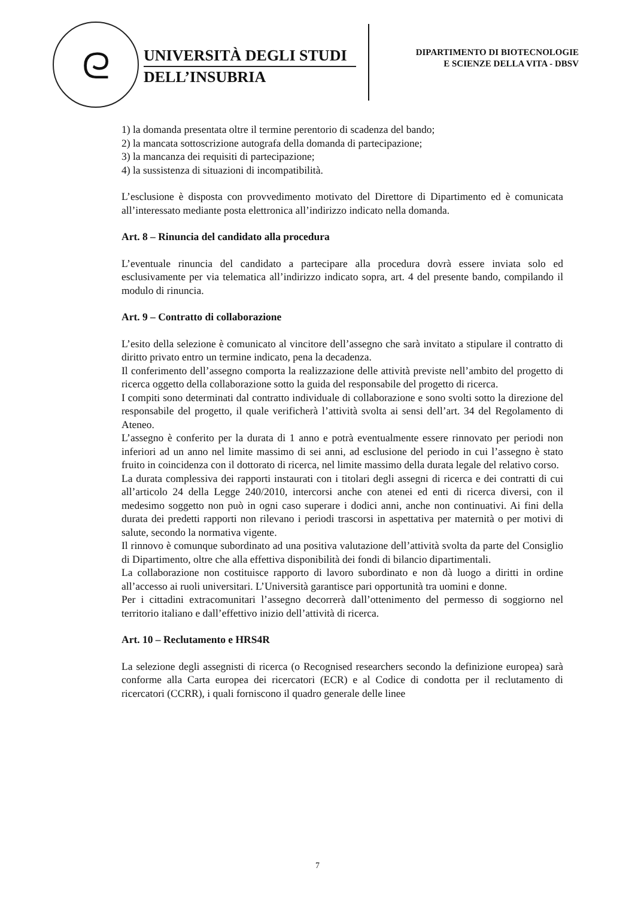ᘓ
UNIVERSITÀ DEGLI STUDI
DELL’INSUBRIA
DIPARTIMENTO DI BIOTECNOLOGIE
E SCIENZE DELLA VITA - DBSV
1) la domanda presentata oltre il termine perentorio di scadenza del bando;
2) la mancata sottoscrizione autografa della domanda di partecipazione;
3) la mancanza dei requisiti di partecipazione;
4) la sussistenza di situazioni di incompatibilità.
L’esclusione è disposta con provvedimento motivato del Direttore di Dipartimento ed è comunicata all’interessato mediante posta elettronica all’indirizzo indicato nella domanda.
Art. 8 – Rinuncia del candidato alla procedura
L’eventuale rinuncia del candidato a partecipare alla procedura dovrà essere inviata solo ed esclusivamente per via telematica all’indirizzo indicato sopra, art. 4 del presente bando, compilando il modulo di rinuncia.
Art. 9 – Contratto di collaborazione
L’esito della selezione è comunicato al vincitore dell’assegno che sarà invitato a stipulare il contratto di diritto privato entro un termine indicato, pena la decadenza.
Il conferimento dell’assegno comporta la realizzazione delle attività previste nell’ambito del progetto di ricerca oggetto della collaborazione sotto la guida del responsabile del progetto di ricerca.
I compiti sono determinati dal contratto individuale di collaborazione e sono svolti sotto la direzione del responsabile del progetto, il quale verificherà l’attività svolta ai sensi dell’art. 34 del Regolamento di Ateneo.
L’assegno è conferito per la durata di 1 anno e potrà eventualmente essere rinnovato per periodi non inferiori ad un anno nel limite massimo di sei anni, ad esclusione del periodo in cui l’assegno è stato fruito in coincidenza con il dottorato di ricerca, nel limite massimo della durata legale del relativo corso.
La durata complessiva dei rapporti instaurati con i titolari degli assegni di ricerca e dei contratti di cui all’articolo 24 della Legge 240/2010, intercorsi anche con atenei ed enti di ricerca diversi, con il medesimo soggetto non può in ogni caso superare i dodici anni, anche non continuativi. Ai fini della durata dei predetti rapporti non rilevano i periodi trascorsi in aspettativa per maternità o per motivi di salute, secondo la normativa vigente.
Il rinnovo è comunque subordinato ad una positiva valutazione dell’attività svolta da parte del Consiglio di Dipartimento, oltre che alla effettiva disponibilità dei fondi di bilancio dipartimentali.
La collaborazione non costituisce rapporto di lavoro subordinato e non dà luogo a diritti in ordine all’accesso ai ruoli universitari. L’Università garantisce pari opportunità tra uomini e donne.
Per i cittadini extracomunitari l’assegno decorrerà dall’ottenimento del permesso di soggiorno nel territorio italiano e dall’effettivo inizio dell’attività di ricerca.
Art. 10 – Reclutamento e HRS4R
La selezione degli assegnisti di ricerca (o Recognised researchers secondo la definizione europea) sarà conforme alla Carta europea dei ricercatori (ECR) e al Codice di condotta per il reclutamento di ricercatori (CCRR), i quali forniscono il quadro generale delle linee
7